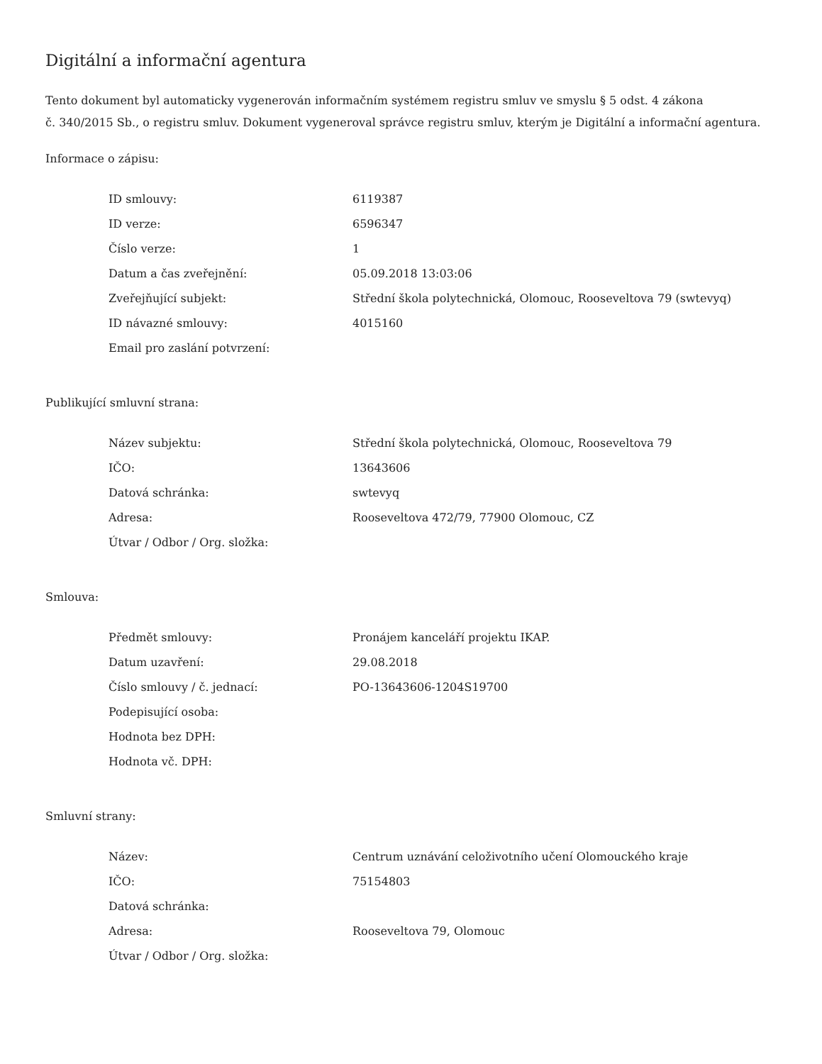Digitální a informační agentura
Tento dokument byl automaticky vygenerován informačním systémem registru smluv ve smyslu § 5 odst. 4 zákona
č. 340/2015 Sb., o registru smluv. Dokument vygeneroval správce registru smluv, kterým je Digitální a informační agentura.
Informace o zápisu:
| ID smlouvy: | 6119387 |
| ID verze: | 6596347 |
| Číslo verze: | 1 |
| Datum a čas zveřejnění: | 05.09.2018 13:03:06 |
| Zveřejňující subjekt: | Střední škola polytechnická, Olomouc, Rooseveltova 79 (swtevyq) |
| ID návazné smlouvy: | 4015160 |
| Email pro zaslání potvrzení: | |
Publikující smluvní strana:
| Název subjektu: | Střední škola polytechnická, Olomouc, Rooseveltova 79 |
| IČO: | 13643606 |
| Datová schránka: | swtevyq |
| Adresa: | Rooseveltova 472/79, 77900 Olomouc, CZ |
| Útvar / Odbor / Org. složka: | |
Smlouva:
| Předmět smlouvy: | Pronájem kanceláří projektu IKAP. |
| Datum uzavření: | 29.08.2018 |
| Číslo smlouvy / č. jednací: | PO-13643606-1204S19700 |
| Podepisující osoba: | |
| Hodnota bez DPH: | |
| Hodnota vč. DPH: | |
Smluvní strany:
| Název: | Centrum uznávání celoživotního učení Olomouckého kraje |
| IČO: | 75154803 |
| Datová schránka: | |
| Adresa: | Rooseveltova 79, Olomouc |
| Útvar / Odbor / Org. složka: | |